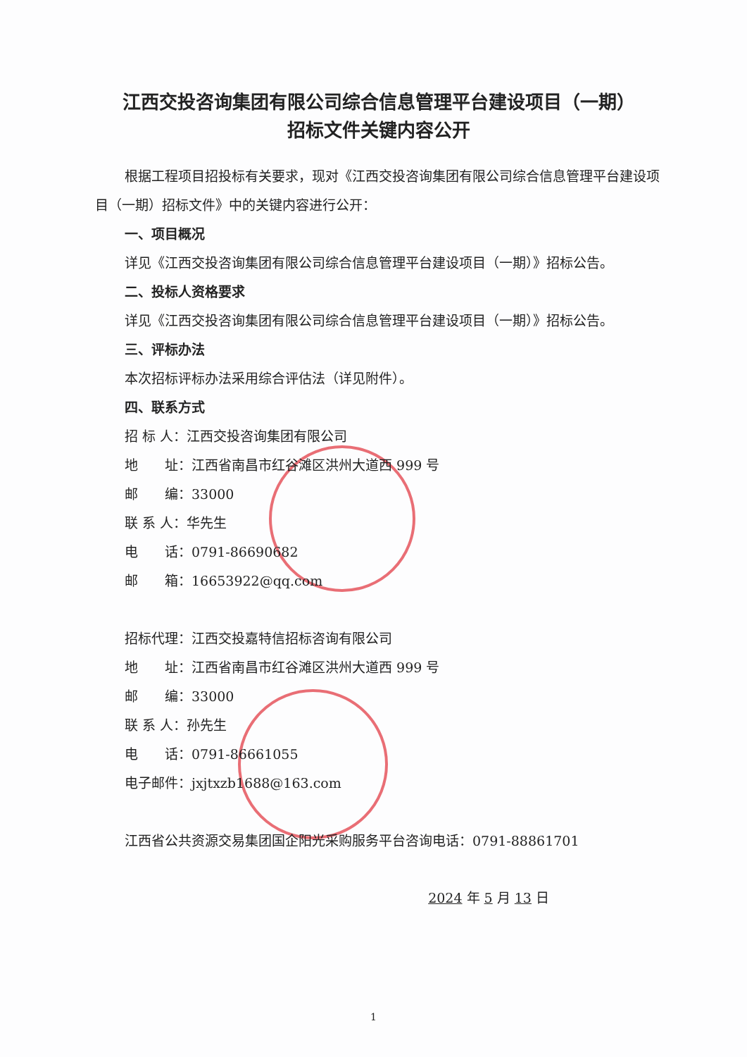江西交投咨询集团有限公司综合信息管理平台建设项目（一期）
招标文件关键内容公开
根据工程项目招投标有关要求，现对《江西交投咨询集团有限公司综合信息管理平台建设项目（一期）招标文件》中的关键内容进行公开：
一、项目概况
详见《江西交投咨询集团有限公司综合信息管理平台建设项目（一期）》招标公告。
二、投标人资格要求
详见《江西交投咨询集团有限公司综合信息管理平台建设项目（一期）》招标公告。
三、评标办法
本次招标评标办法采用综合评估法（详见附件）。
四、联系方式
招 标 人：江西交投咨询集团有限公司
地　　址：江西省南昌市红谷滩区洪州大道西 999 号
邮　　编：33000
联 系 人：华先生
电　　话：0791-86690682
邮　　箱：16653922@qq.com
招标代理：江西交投嘉特信招标咨询有限公司
地　　址：江西省南昌市红谷滩区洪州大道西 999 号
邮　　编：33000
联 系 人：孙先生
电　　话：0791-86661055
电子邮件：jxjtxzb1688@163.com
江西省公共资源交易集团国企阳光采购服务平台咨询电话：0791-88861701
2024 年 5 月 13 日
1